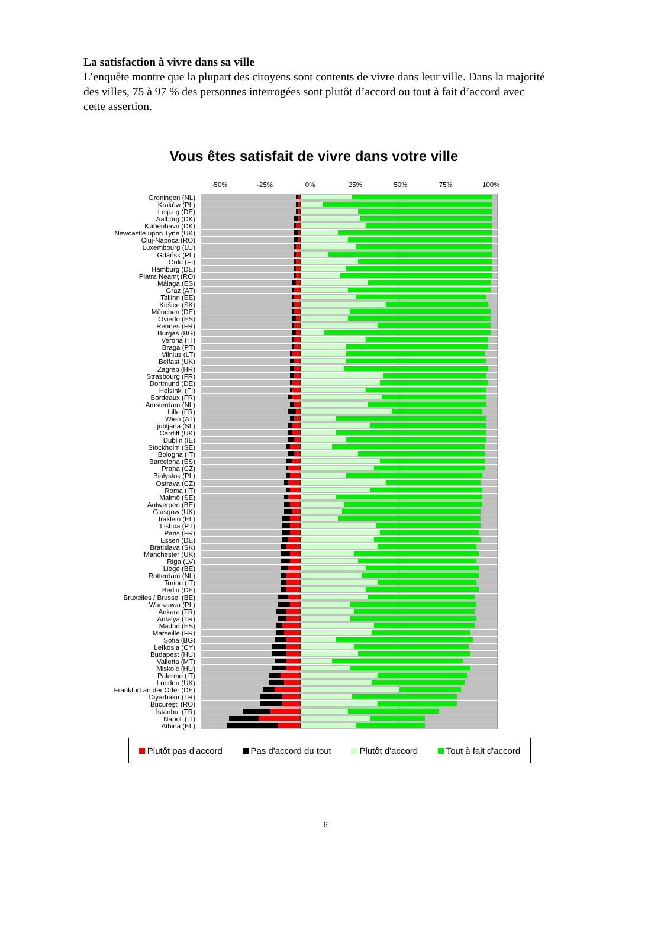La satisfaction à vivre dans sa ville
L’enquête montre que la plupart des citoyens sont contents de vivre dans leur ville. Dans la majorité des villes, 75 à 97 % des personnes interrogées sont plutôt d’accord ou tout à fait d’accord avec cette assertion.
Vous êtes satisfait de vivre dans votre ville
-50% -25% 0% 25% 50% 75% 100%
Groningen (NL)
Kraków (PL)
Leipzig (DE)
Aalborg (DK)
København (DK)
Newcastle upon Tyne (UK)
Cluj-Napoca (RO)
Luxembourg (LU)
Gdańsk (PL)
Oulu (FI)
Hamburg (DE)
Piatra Neamţ (RO)
Málaga (ES)
Graz (AT)
Tallinn (EE)
Košice (SK)
München (DE)
Oviedo (ES)
Rennes (FR)
Burgas (BG)
Verona (IT)
Braga (PT)
Vilnius (LT)
Belfast (UK)
Zagreb (HR)
Strasbourg (FR)
Dortmund (DE)
Helsinki (FI)
Bordeaux (FR)
Amsterdam (NL)
Lille (FR)
Wien (AT)
Ljubljana (SL)
Cardiff (UK)
Dublin (IE)
Stockholm (SE)
Bologna (IT)
Barcelona (ES)
Praha (CZ)
Białystok (PL)
Ostrava (CZ)
Roma (IT)
Malmö (SE)
Antwerpen (BE)
Glasgow (UK)
Irakleio (EL)
Lisboa (PT)
Paris (FR)
Essen (DE)
Bratislava (SK)
Manchester (UK)
Riga (LV)
Liège (BE)
Rotterdam (NL)
Torino (IT)
Berlin (DE)
Bruxelles / Brussel (BE)
Warszawa (PL)
Ankara (TR)
Antalya (TR)
Madrid (ES)
Marseille (FR)
Sofia (BG)
Lefkosia (CY)
Budapest (HU)
Valletta (MT)
Miskolc (HU)
Palermo (IT)
London (UK)
Frankfurt an der Oder (DE)
Diyarbakır (TR)
Bucureşti (RO)
İstanbul (TR)
Napoli (IT)
Athina (EL)
Plutôt pas d'accord Pas d'accord du tout Plutôt d'accord Tout à fait d'accord
6